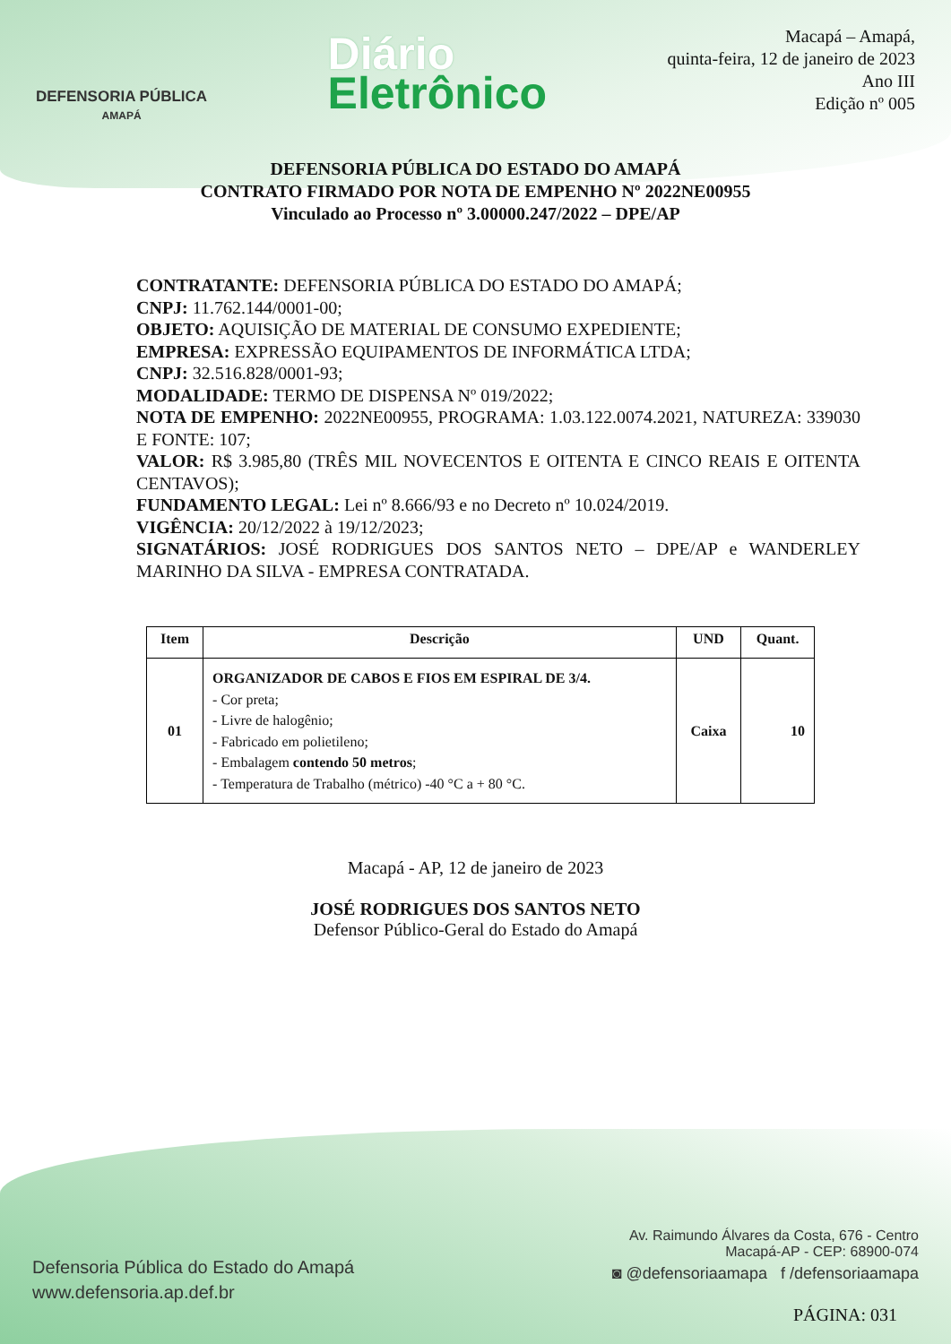DEFENSORIA PÚBLICA
AMAPÁ
Diário
Eletrônico
Macapá – Amapá,
quinta-feira, 12 de janeiro de 2023
Ano III
Edição nº 005
DEFENSORIA PÚBLICA DO ESTADO DO AMAPÁ
CONTRATO FIRMADO POR NOTA DE EMPENHO Nº 2022NE00955
Vinculado ao Processo nº 3.00000.247/2022 – DPE/AP
CONTRATANTE: DEFENSORIA PÚBLICA DO ESTADO DO AMAPÁ;
CNPJ: 11.762.144/0001-00;
OBJETO: AQUISIÇÃO DE MATERIAL DE CONSUMO EXPEDIENTE;
EMPRESA: EXPRESSÃO EQUIPAMENTOS DE INFORMÁTICA LTDA;
CNPJ: 32.516.828/0001-93;
MODALIDADE: TERMO DE DISPENSA Nº 019/2022;
NOTA DE EMPENHO: 2022NE00955, PROGRAMA: 1.03.122.0074.2021, NATUREZA: 339030 E FONTE: 107;
VALOR: R$ 3.985,80 (TRÊS MIL NOVECENTOS E OITENTA E CINCO REAIS E OITENTA CENTAVOS);
FUNDAMENTO LEGAL: Lei nº 8.666/93 e no Decreto nº 10.024/2019.
VIGÊNCIA: 20/12/2022 à 19/12/2023;
SIGNATÁRIOS: JOSÉ RODRIGUES DOS SANTOS NETO – DPE/AP e WANDERLEY MARINHO DA SILVA - EMPRESA CONTRATADA.
| Item | Descrição | UND | Quant. |
| --- | --- | --- | --- |
| 01 | ORGANIZADOR DE CABOS E FIOS EM ESPIRAL DE 3/4. - Cor preta; - Livre de halogênio; - Fabricado em polietileno; - Embalagem contendo 50 metros ; - Temperatura de Trabalho (métrico) -40 °C a + 80 °C. | Caixa | 10 |
Macapá - AP, 12 de janeiro de 2023
JOSÉ RODRIGUES DOS SANTOS NETO
Defensor Público-Geral do Estado do Amapá
Defensoria Pública do Estado do Amapá
www.defensoria.ap.def.br
Av. Raimundo Álvares da Costa, 676 - Centro
Macapá-AP - CEP: 68900-074
◙ @defensoriaamapa f /defensoriaamapa
PÁGINA: 031